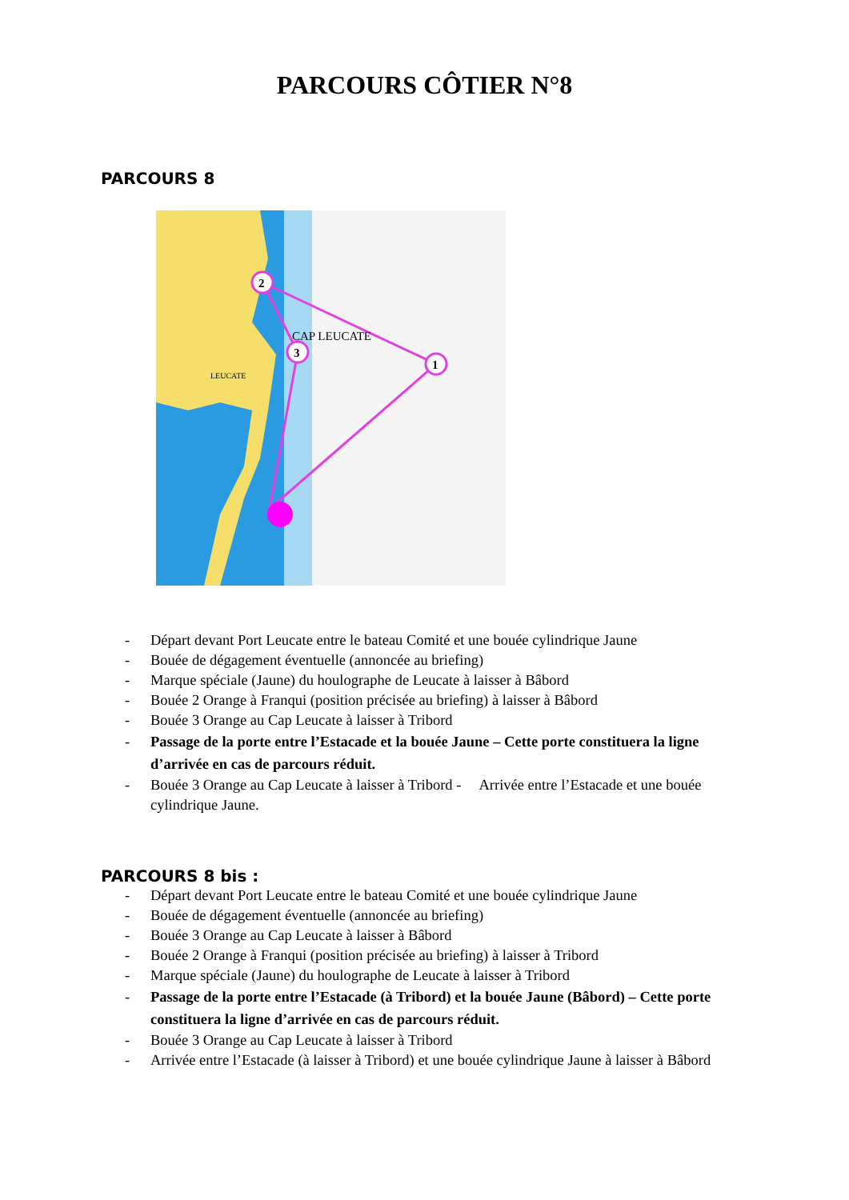PARCOURS CÔTIER N°8
PARCOURS 8
2
3
1
CAP LEUCATE
LEUCATE
- Départ devant Port Leucate entre le bateau Comité et une bouée cylindrique Jaune
- Bouée de dégagement éventuelle (annoncée au briefing)
- Marque spéciale (Jaune) du houlographe de Leucate à laisser à Bâbord
- Bouée 2 Orange à Franqui (position précisée au briefing) à laisser à Bâbord
- Bouée 3 Orange au Cap Leucate à laisser à Tribord
- Passage de la porte entre l’Estacade et la bouée Jaune – Cette porte constituera la ligne d’arrivée en cas de parcours réduit.
- Bouée 3 Orange au Cap Leucate à laisser à Tribord - Arrivée entre l’Estacade et une bouée cylindrique Jaune.
PARCOURS 8 bis :
- Départ devant Port Leucate entre le bateau Comité et une bouée cylindrique Jaune
- Bouée de dégagement éventuelle (annoncée au briefing)
- Bouée 3 Orange au Cap Leucate à laisser à Bâbord
- Bouée 2 Orange à Franqui (position précisée au briefing) à laisser à Tribord
- Marque spéciale (Jaune) du houlographe de Leucate à laisser à Tribord
- Passage de la porte entre l’Estacade (à Tribord) et la bouée Jaune (Bâbord) – Cette porte constituera la ligne d’arrivée en cas de parcours réduit.
- Bouée 3 Orange au Cap Leucate à laisser à Tribord
- Arrivée entre l’Estacade (à laisser à Tribord) et une bouée cylindrique Jaune à laisser à Bâbord